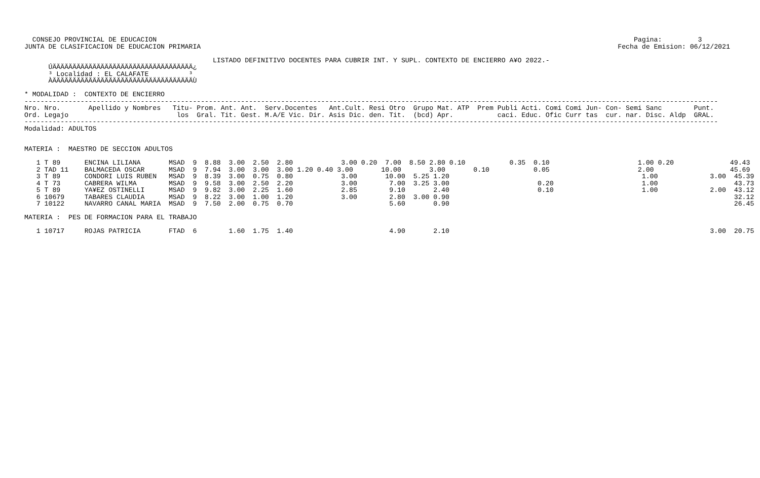CONSEJO PROVINCIAL DE EDUCACION                                                                                                                       Pagina:         3
JUNTA DE CLASIFICACION DE EDUCACION PRIMARIA                                                                                                        Fecha de Emision: 06/12/2021

                                               LISTADO DEFINITIVO DOCENTES PARA CUBRIR INT. Y SUPL. CONTEXTO DE ENCIERRO A¥O 2022.-
      ÚÄÄÄÄÄÄÄÄÄÄÄÄÄÄÄÄÄÄÄÄÄÄÄÄÄÄÄÄÄÄÄÄÄÄÄ¿
      ³ Localidad : EL CALAFATE          ³
      ÀÄÄÄÄÄÄÄÄÄÄÄÄÄÄÄÄÄÄÄÄÄÄÄÄÄÄÄÄÄÄÄÄÄÄÄÙ

* MODALIDAD :  CONTEXTO DE ENCIERRO
-----------------------------------------------------------------------------------------------------------------------------------------------------------------------------
Nro. Nro.       Apellido y Nombres   Titu- Prom. Ant. Ant.  Serv.Docentes   Ant.Cult. Resi Otro  Grupo Mat. ATP  Prem Publi Acti. Comi Comi Jun- Con- Semi Sanc        Punt.
Ord. Legajo                           los  Gral. Tit. Gest. M.A/E Vic. Dir. Asis Dic. den. Tit.  (bcd) Apr.           caci. Educ. Ofic Curr tas  cur. nar. Disc. Aldp  GRAL.
-----------------------------------------------------------------------------------------------------------------------------------------------------------------------------
Modalidad: ADULTOS


MATERIA :  MAESTRO DE SECCION ADULTOS

   1 T 89      ENCINA LILIANA       MSAD  9  8.88  3.00  2.50  2.80            3.00 0.20  7.00  8.50 2.80 0.10           0.35  0.10                      1.00 0.20              49.43
   2 TAD 11    BALMACEDA OSCAR      MSAD  9  7.94  3.00  3.00  3.00 1.20 0.40 3.00       10.00       3.00       0.10           0.05                      2.00                   45.69
   3 T 89      CONDORI LUIS RUBEN   MSAD  9  8.39  3.00  0.75  0.80            3.00       10.00  5.25 1.20                                                1.00             3.00  45.39
   4 T 73      CABRERA WILMA        MSAD  9  9.58  3.00  2.50  2.20            3.00        7.00  3.25 3.00                      0.20                      1.00                   43.73
   5 T 89      YA¥EZ OSTINELLI      MSAD  9  9.82  3.00  2.25  1.60            2.85        9.10       2.40                      0.10                      1.00             2.00  43.12
   6 10679     TABARES CLAUDIA      MSAD  9  8.22  3.00  1.00  1.20            3.00        2.80  3.00 0.90                                                                       32.12
   7 10122     NAVARRO CANAL MARIA  MSAD  9  7.50  2.00  0.75  0.70                        5.60       0.90                                                                       26.45

MATERIA :  PES DE FORMACION PARA EL TRABAJO

   1 10717     ROJAS PATRICIA       FTAD  6        1.60  1.75  1.40                        4.90       2.10                                                                 3.00  20.75